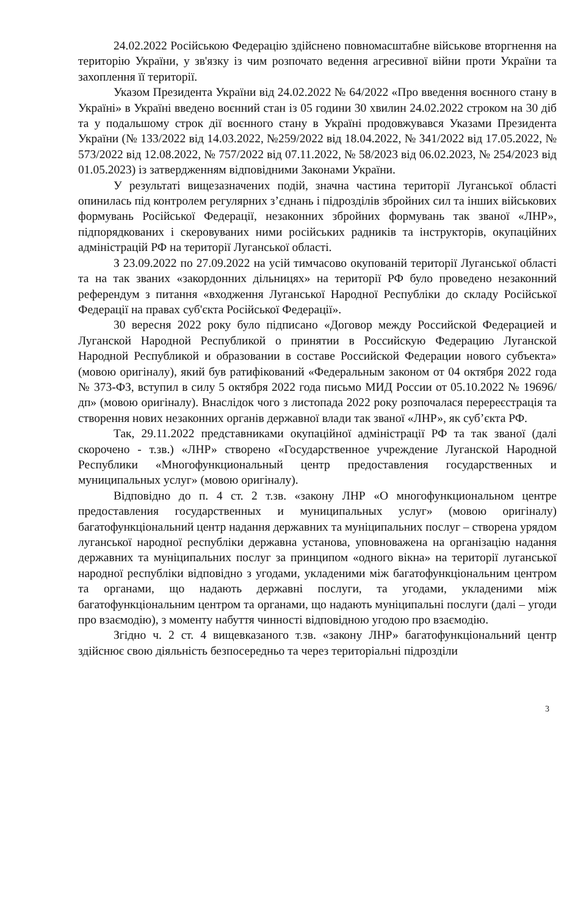24.02.2022 Російською Федерацію здійснено повномасштабне військове вторгнення на територію України, у зв'язку із чим розпочато ведення агресивної війни проти України та захоплення її території.
Указом Президента України від 24.02.2022 № 64/2022 «Про введення воєнного стану в Україні» в Україні введено воєнний стан із 05 години 30 хвилин 24.02.2022 строком на 30 діб та у подальшому строк дії воєнного стану в Україні продовжувався Указами Президента України (№ 133/2022 від 14.03.2022, №259/2022 від 18.04.2022, № 341/2022 від 17.05.2022, № 573/2022 від 12.08.2022, № 757/2022 від 07.11.2022, № 58/2023 від 06.02.2023, № 254/2023 від 01.05.2023) із затвердженням відповідними Законами України.
У результаті вищезазначених подій, значна частина території Луганської області опинилась під контролем регулярних з’єднань і підрозділів збройних сил та інших військових формувань Російської Федерації, незаконних збройних формувань так званої «ЛНР», підпорядкованих і скеровуваних ними російських радників та інструкторів, окупаційних адміністрацій РФ на території Луганської області.
З 23.09.2022 по 27.09.2022 на усій тимчасово окупованій території Луганської області та на так званих «закордонних дільницях» на території РФ було проведено незаконний референдум з питання «входження Луганської Народної Республіки до складу Російської Федерації на правах суб'єкта Російської Федерації».
30 вересня 2022 року було підписано «Договор между Российской Федерацией и Луганской Народной Республикой о принятии в Российскую Федерацию Луганской Народной Республикой и образовании в составе Российской Федерации нового субъекта» (мовою оригіналу), який був ратифікований «Федеральным законом от 04 октября 2022 года № 373-ФЗ, вступил в силу 5 октября 2022 года письмо МИД России от 05.10.2022 № 19696/дп» (мовою оригіналу). Внаслідок чого з листопада 2022 року розпочалася перереєстрація та створення нових незаконних органів державної влади так званої «ЛНР», як суб’єкта РФ.
Так, 29.11.2022 представниками окупаційної адміністрації РФ та так званої (далі скорочено - т.зв.) «ЛНР» створено «Государственное учреждение Луганской Народной Республики «Многофункциональный центр предоставления государственных и муниципальных услуг» (мовою оригіналу).
Відповідно до п. 4 ст. 2 т.зв. «закону ЛНР «О многофункциональном центре предоставления государственных и муниципальных услуг» (мовою оригіналу) багатофункціональний центр надання державних та муніципальних послуг – створена урядом луганської народної республіки державна установа, уповноважена на організацію надання державних та муніципальних послуг за принципом «одного вікна» на території луганської народної республіки відповідно з угодами, укладеними між багатофункціональним центром та органами, що надають державні послуги, та угодами, укладеними між багатофункціональним центром та органами, що надають муніципальні послуги (далі – угоди про взаємодію), з моменту набуття чинності відповідною угодою про взаємодію.
Згідно ч. 2 ст. 4 вищевказаного т.зв. «закону ЛНР» багатофункціональний центр здійснює свою діяльність безпосередньо та через територіальні підрозділи
3